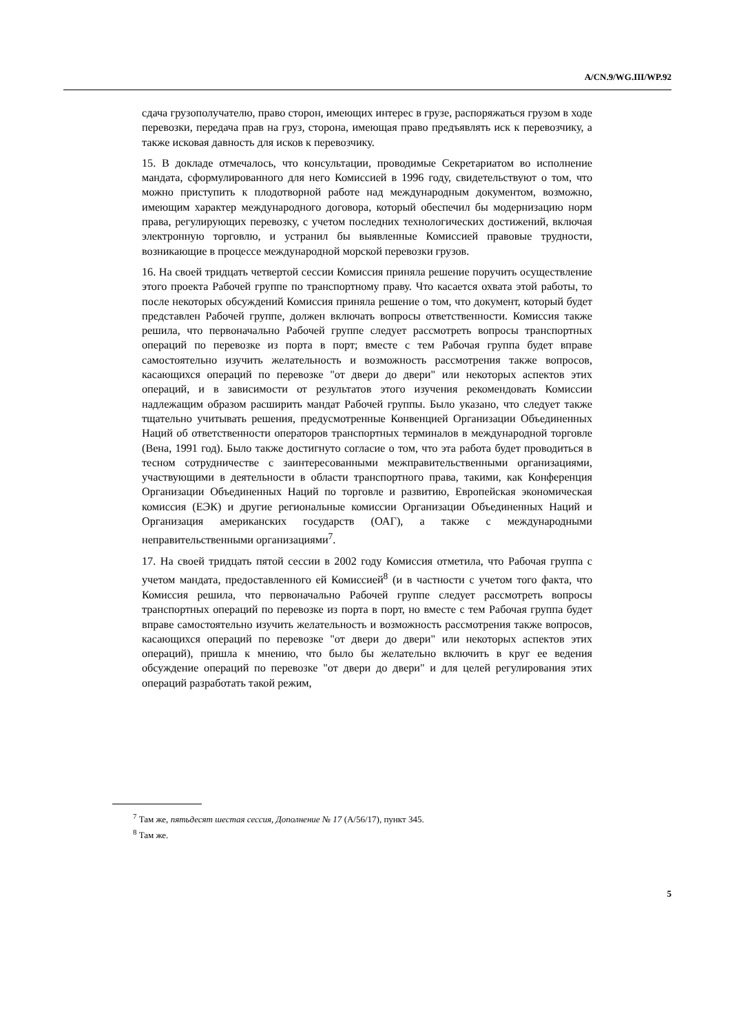A/CN.9/WG.III/WP.92
сдача грузополучателю, право сторон, имеющих интерес в грузе, распоряжаться грузом в ходе перевозки, передача прав на груз, сторона, имеющая право предъявлять иск к перевозчику, а также исковая давность для исков к перевозчику.
15. В докладе отмечалось, что консультации, проводимые Секретариатом во исполнение мандата, сформулированного для него Комиссией в 1996 году, свидетельствуют о том, что можно приступить к плодотворной работе над международным документом, возможно, имеющим характер международного договора, который обеспечил бы модернизацию норм права, регулирующих перевозку, с учетом последних технологических достижений, включая электронную торговлю, и устранил бы выявленные Комиссией правовые трудности, возникающие в процессе международной морской перевозки грузов.
16. На своей тридцать четвертой сессии Комиссия приняла решение поручить осуществление этого проекта Рабочей группе по транспортному праву. Что касается охвата этой работы, то после некоторых обсуждений Комиссия приняла решение о том, что документ, который будет представлен Рабочей группе, должен включать вопросы ответственности. Комиссия также решила, что первоначально Рабочей группе следует рассмотреть вопросы транспортных операций по перевозке из порта в порт; вместе с тем Рабочая группа будет вправе самостоятельно изучить желательность и возможность рассмотрения также вопросов, касающихся операций по перевозке "от двери до двери" или некоторых аспектов этих операций, и в зависимости от результатов этого изучения рекомендовать Комиссии надлежащим образом расширить мандат Рабочей группы. Было указано, что следует также тщательно учитывать решения, предусмотренные Конвенцией Организации Объединенных Наций об ответственности операторов транспортных терминалов в международной торговле (Вена, 1991 год). Было также достигнуто согласие о том, что эта работа будет проводиться в тесном сотрудничестве с заинтересованными межправительственными организациями, участвующими в деятельности в области транспортного права, такими, как Конференция Организации Объединенных Наций по торговле и развитию, Европейская экономическая комиссия (ЕЭК) и другие региональные комиссии Организации Объединенных Наций и Организация американских государств (ОАГ), а также с международными неправительственными организациями<sup>7</sup>.
17. На своей тридцать пятой сессии в 2002 году Комиссия отметила, что Рабочая группа с учетом мандата, предоставленного ей Комиссией<sup>8</sup> (и в частности с учетом того факта, что Комиссия решила, что первоначально Рабочей группе следует рассмотреть вопросы транспортных операций по перевозке из порта в порт, но вместе с тем Рабочая группа будет вправе самостоятельно изучить желательность и возможность рассмотрения также вопросов, касающихся операций по перевозке "от двери до двери" или некоторых аспектов этих операций), пришла к мнению, что было бы желательно включить в круг ее ведения обсуждение операций по перевозке "от двери до двери" и для целей регулирования этих операций разработать такой режим,
<sup>7</sup> Там же, пятьдесят шестая сессия, Дополнение № 17 (A/56/17), пункт 345.
<sup>8</sup> Там же.
5